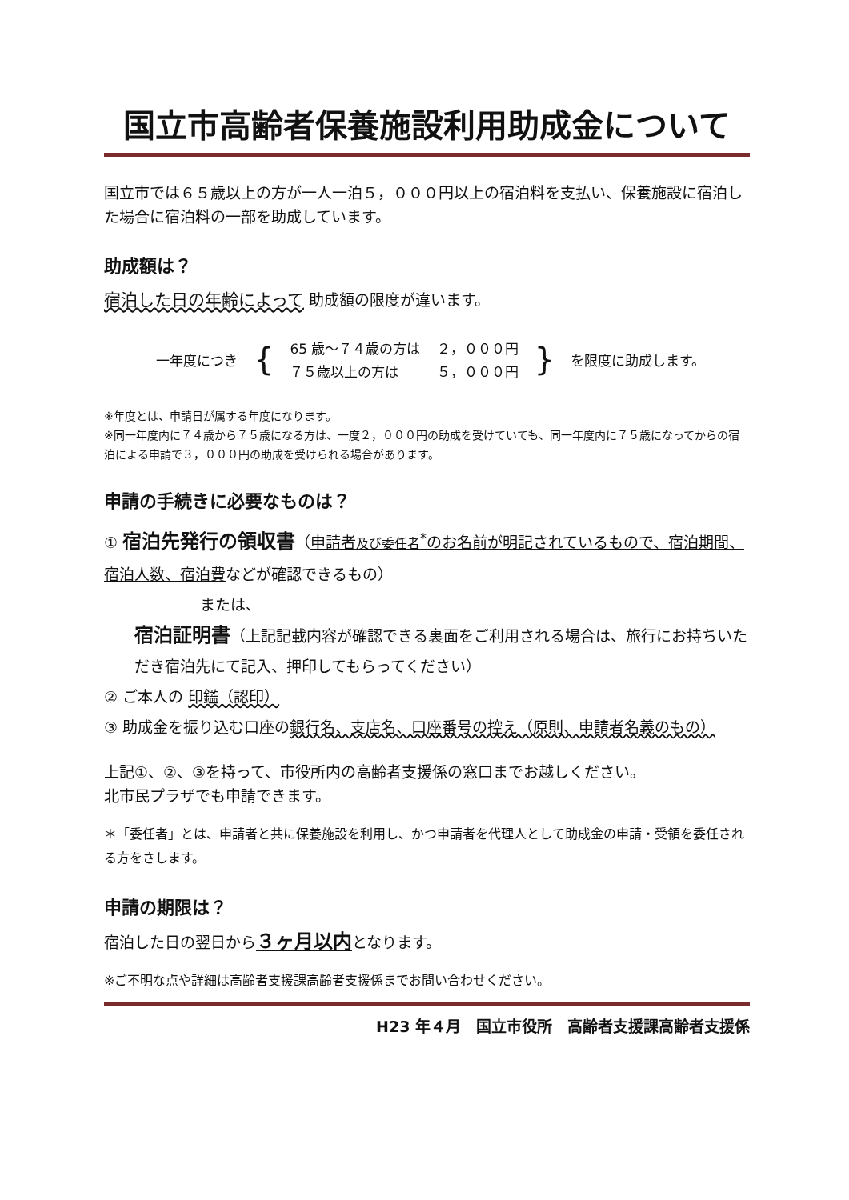国立市高齢者保養施設利用助成金について
国立市では６５歳以上の方が一人一泊５，０００円以上の宿泊料を支払い、保養施設に宿泊した場合に宿泊料の一部を助成しています。
助成額は？
宿泊した日の年齢によって 助成額の限度が違います。
| 一年度につき | { | 65 歳～７４歳の方は | ２，０００円 | } | を限度に助成します。 |
| | | ７５歳以上の方は | ５，０００円 | | |
※年度とは、申請日が属する年度になります。
※同一年度内に７４歳から７５歳になる方は、一度２，０００円の助成を受けていても、同一年度内に７５歳になってからの宿泊による申請で３，０００円の助成を受けられる場合があります。
申請の手続きに必要なものは？
① 宿泊先発行の領収書（申請者及び委任者<sup>*</sup>のお名前が明記されているもので、宿泊期間、宿泊人数、宿泊費などが確認できるもの）
または、
宿泊証明書（上記記載内容が確認できる裏面をご利用される場合は、旅行にお持ちいただき宿泊先にて記入、押印してもらってください）
② ご本人の 印鑑（認印）
③ 助成金を振り込む口座の銀行名、支店名、口座番号の控え（原則、申請者名義のもの）
上記①、②、③を持って、市役所内の高齢者支援係の窓口までお越しください。
北市民プラザでも申請できます。
＊「委任者」とは、申請者と共に保養施設を利用し、かつ申請者を代理人として助成金の申請・受領を委任される方をさします。
申請の期限は？
宿泊した日の翌日から３ヶ月以内となります。
※ご不明な点や詳細は高齢者支援課高齢者支援係までお問い合わせください。
H23 年４月　国立市役所　高齢者支援課高齢者支援係